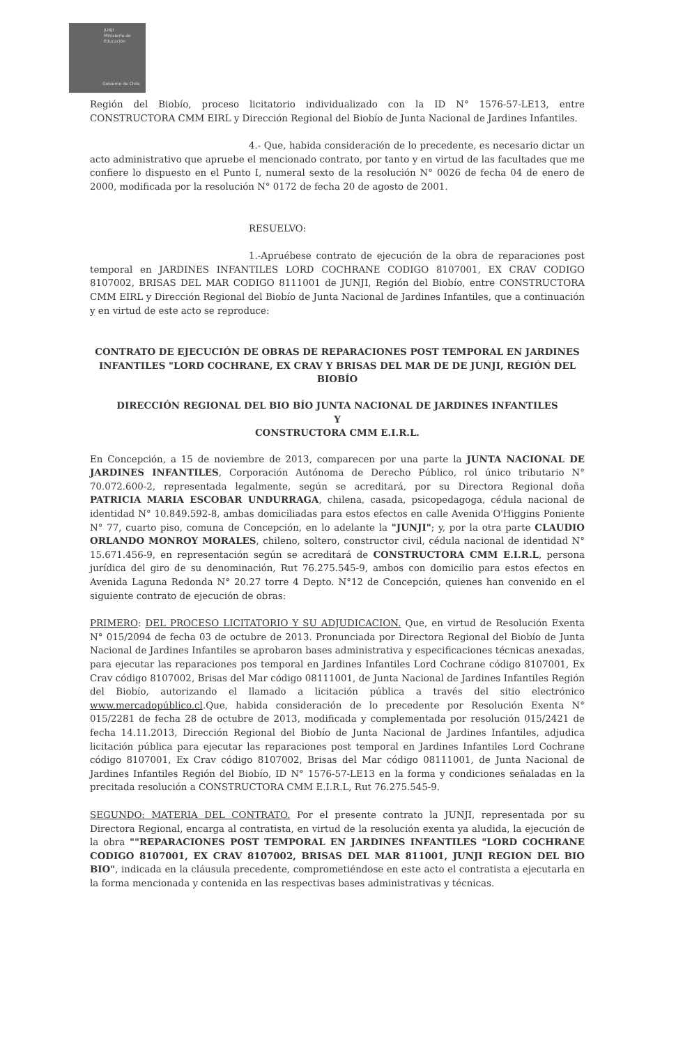JUNJI
Ministerio de
Educación
Gobierno de Chile
Región del Biobío, proceso licitatorio individualizado con la ID N° 1576-57-LE13, entre CONSTRUCTORA CMM EIRL y Dirección Regional del Biobío de Junta Nacional de Jardines Infantiles.
4.- Que, habida consideración de lo precedente, es necesario dictar un acto administrativo que apruebe el mencionado contrato, por tanto y en virtud de las facultades que me confiere lo dispuesto en el Punto I, numeral sexto de la resolución N° 0026 de fecha 04 de enero de 2000, modificada por la resolución N° 0172 de fecha 20 de agosto de 2001.
RESUELVO:
1.-Apruébese contrato de ejecución de la obra de reparaciones post temporal en JARDINES INFANTILES LORD COCHRANE CODIGO 8107001, EX CRAV CODIGO 8107002, BRISAS DEL MAR CODIGO 8111001 de JUNJI, Región del Biobío, entre CONSTRUCTORA CMM EIRL y Dirección Regional del Biobío de Junta Nacional de Jardines Infantiles, que a continuación y en virtud de este acto se reproduce:
CONTRATO DE EJECUCIÓN DE OBRAS DE REPARACIONES POST TEMPORAL EN JARDINES INFANTILES "LORD COCHRANE, EX CRAV Y BRISAS DEL MAR DE DE JUNJI, REGIÓN DEL BIOBÍO
DIRECCIÓN REGIONAL DEL BIO BÍO JUNTA NACIONAL DE JARDINES INFANTILES
Y
CONSTRUCTORA CMM E.I.R.L.
En Concepción, a 15 de noviembre de 2013, comparecen por una parte la JUNTA NACIONAL DE JARDINES INFANTILES, Corporación Autónoma de Derecho Público, rol único tributario N° 70.072.600-2, representada legalmente, según se acreditará, por su Directora Regional doña PATRICIA MARIA ESCOBAR UNDURRAGA, chilena, casada, psicopedagoga, cédula nacional de identidad N° 10.849.592-8, ambas domiciliadas para estos efectos en calle Avenida O'Higgins Poniente N° 77, cuarto piso, comuna de Concepción, en lo adelante la "JUNJI"; y, por la otra parte CLAUDIO ORLANDO MONROY MORALES, chileno, soltero, constructor civil, cédula nacional de identidad N° 15.671.456-9, en representación según se acreditará de CONSTRUCTORA CMM E.I.R.L, persona jurídica del giro de su denominación, Rut 76.275.545-9, ambos con domicilio para estos efectos en Avenida Laguna Redonda N° 20.27 torre 4 Depto. N°12 de Concepción, quienes han convenido en el siguiente contrato de ejecución de obras:
PRIMERO: DEL PROCESO LICITATORIO Y SU ADJUDICACION. Que, en virtud de Resolución Exenta N° 015/2094 de fecha 03 de octubre de 2013. Pronunciada por Directora Regional del Biobío de Junta Nacional de Jardines Infantiles se aprobaron bases administrativa y especificaciones técnicas anexadas, para ejecutar las reparaciones pos temporal en Jardines Infantiles Lord Cochrane código 8107001, Ex Crav código 8107002, Brisas del Mar código 08111001, de Junta Nacional de Jardines Infantiles Región del Biobío, autorizando el llamado a licitación pública a través del sitio electrónico www.mercadopúblico.cl.Que, habida consideración de lo precedente por Resolución Exenta N° 015/2281 de fecha 28 de octubre de 2013, modificada y complementada por resolución 015/2421 de fecha 14.11.2013, Dirección Regional del Biobío de Junta Nacional de Jardines Infantiles, adjudica licitación pública para ejecutar las reparaciones post temporal en Jardines Infantiles Lord Cochrane código 8107001, Ex Crav código 8107002, Brisas del Mar código 08111001, de Junta Nacional de Jardines Infantiles Región del Biobío, ID N° 1576-57-LE13 en la forma y condiciones señaladas en la precitada resolución a CONSTRUCTORA CMM E.I.R.L, Rut 76.275.545-9.
SEGUNDO: MATERIA DEL CONTRATO. Por el presente contrato la JUNJI, representada por su Directora Regional, encarga al contratista, en virtud de la resolución exenta ya aludida, la ejecución de la obra ""REPARACIONES POST TEMPORAL EN JARDINES INFANTILES "LORD COCHRANE CODIGO 8107001, EX CRAV 8107002, BRISAS DEL MAR 811001, JUNJI REGION DEL BIO BIO", indicada en la cláusula precedente, comprometiéndose en este acto el contratista a ejecutarla en la forma mencionada y contenida en las respectivas bases administrativas y técnicas.